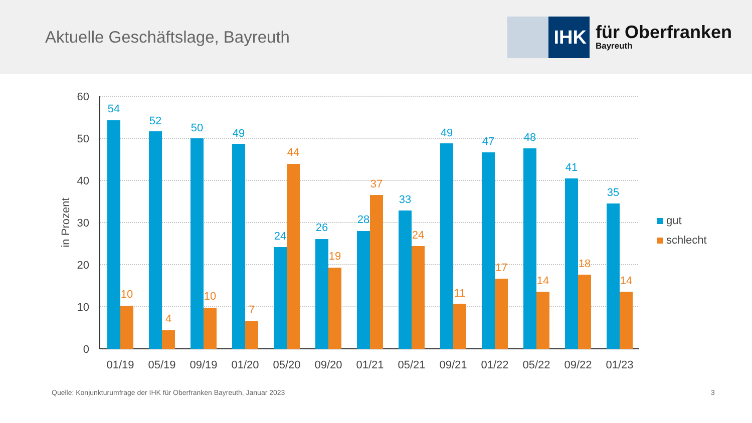Aktuelle Geschäftslage, Bayreuth
IHK
für Oberfranken
Bayreuth
60
50
40
30
20
10
0
in Prozent
54
10
52
4
50
10
49
7
24
44
26
19
28
37
33
24
49
11
47
17
48
14
41
18
35
14
01/19
05/19
09/19
01/20
05/20
09/20
01/21
05/21
09/21
01/22
05/22
09/22
01/23
gut
schlecht
Quelle: Konjunkturumfrage der IHK für Oberfranken Bayreuth, Januar 2023
3